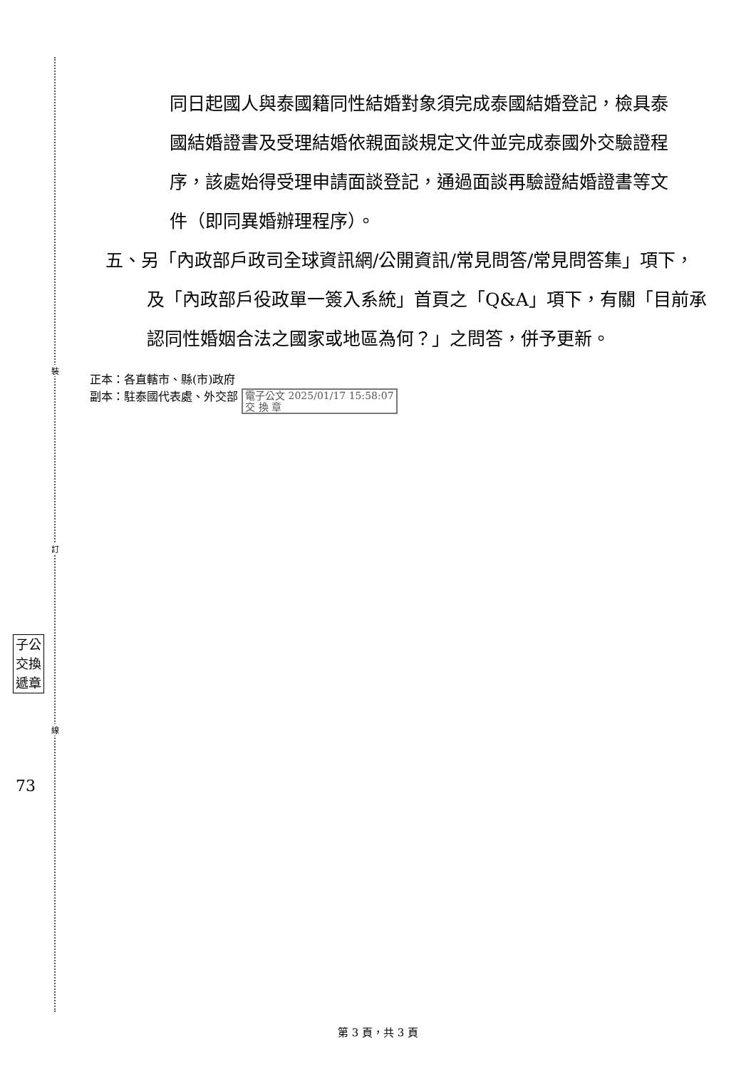裝
訂
線
子公
交換
遞章
73
同日起國人與泰國籍同性結婚對象須完成泰國結婚登記，檢具泰國結婚證書及受理結婚依親面談規定文件並完成泰國外交驗證程序，該處始得受理申請面談登記，通過面談再驗證結婚證書等文件（即同異婚辦理程序）。
五、另「內政部戶政司全球資訊網/公開資訊/常見問答/常見問答集」項下，及「內政部戶役政單一簽入系統」首頁之「Q&A」項下，有關「目前承認同性婚姻合法之國家或地區為何？」之問答，併予更新。
正本：各直轄市、縣(市)政府
副本：駐泰國代表處、外交部 電子公文 2025/01/17 15:58:07
交 換 章
第 3 頁，共 3 頁